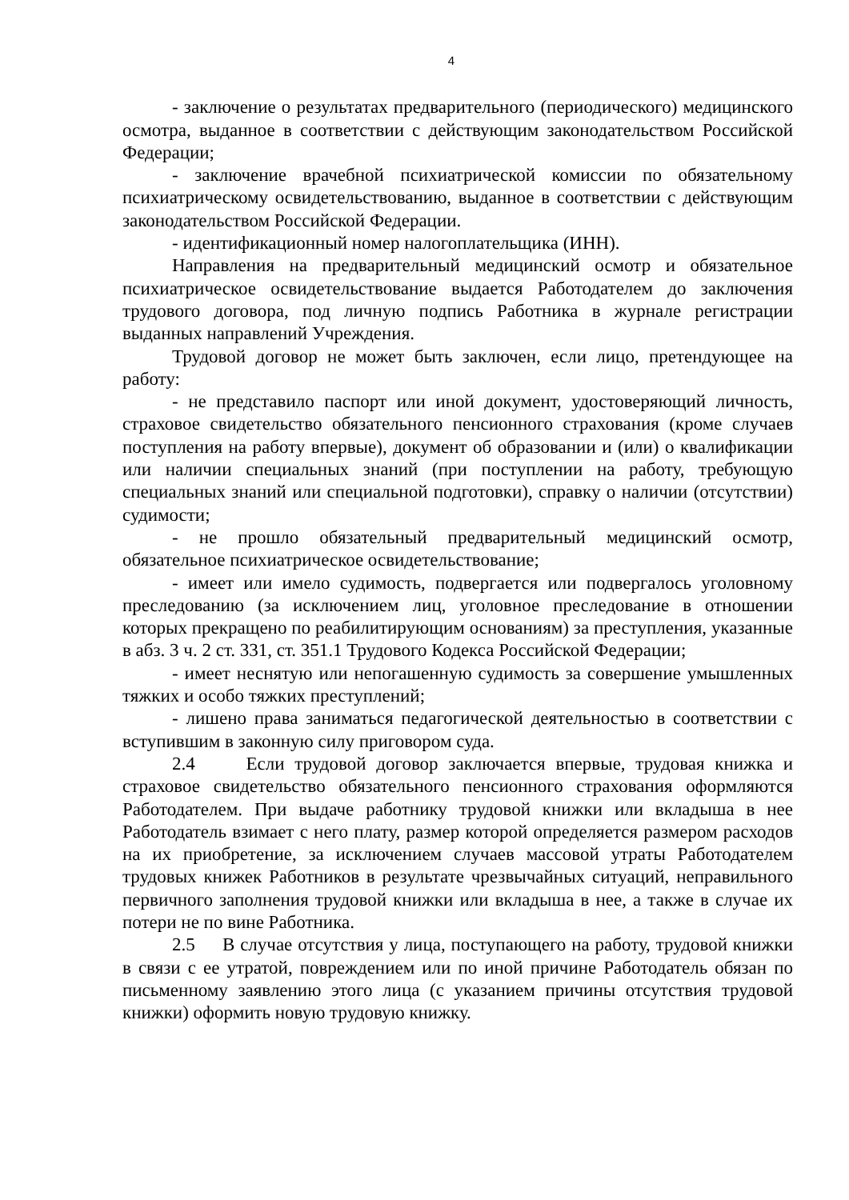4
- заключение о результатах предварительного (периодического) медицинского осмотра, выданное в соответствии с действующим законодательством Российской Федерации;
- заключение врачебной психиатрической комиссии по обязательному психиатрическому освидетельствованию, выданное в соответствии с действующим законодательством Российской Федерации.
- идентификационный номер налогоплательщика (ИНН).
Направления на предварительный медицинский осмотр и обязательное психиатрическое освидетельствование выдается Работодателем до заключения трудового договора, под личную подпись Работника в журнале регистрации выданных направлений Учреждения.
Трудовой договор не может быть заключен, если лицо, претендующее на работу:
- не представило паспорт или иной документ, удостоверяющий личность, страховое свидетельство обязательного пенсионного страхования (кроме случаев поступления на работу впервые), документ об образовании и (или) о квалификации или наличии специальных знаний (при поступлении на работу, требующую специальных знаний или специальной подготовки), справку о наличии (отсутствии) судимости;
- не прошло обязательный предварительный медицинский осмотр, обязательное психиатрическое освидетельствование;
- имеет или имело судимость, подвергается или подвергалось уголовному преследованию (за исключением лиц, уголовное преследование в отношении которых прекращено по реабилитирующим основаниям) за преступления, указанные в абз. 3 ч. 2 ст. 331, ст. 351.1 Трудового Кодекса Российской Федерации;
- имеет неснятую или непогашенную судимость за совершение умышленных тяжких и особо тяжких преступлений;
- лишено права заниматься педагогической деятельностью в соответствии с вступившим в законную силу приговором суда.
2.4 Если трудовой договор заключается впервые, трудовая книжка и страховое свидетельство обязательного пенсионного страхования оформляются Работодателем. При выдаче работнику трудовой книжки или вкладыша в нее Работодатель взимает с него плату, размер которой определяется размером расходов на их приобретение, за исключением случаев массовой утраты Работодателем трудовых книжек Работников в результате чрезвычайных ситуаций, неправильного первичного заполнения трудовой книжки или вкладыша в нее, а также в случае их потери не по вине Работника.
2.5 В случае отсутствия у лица, поступающего на работу, трудовой книжки в связи с ее утратой, повреждением или по иной причине Работодатель обязан по письменному заявлению этого лица (с указанием причины отсутствия трудовой книжки) оформить новую трудовую книжку.